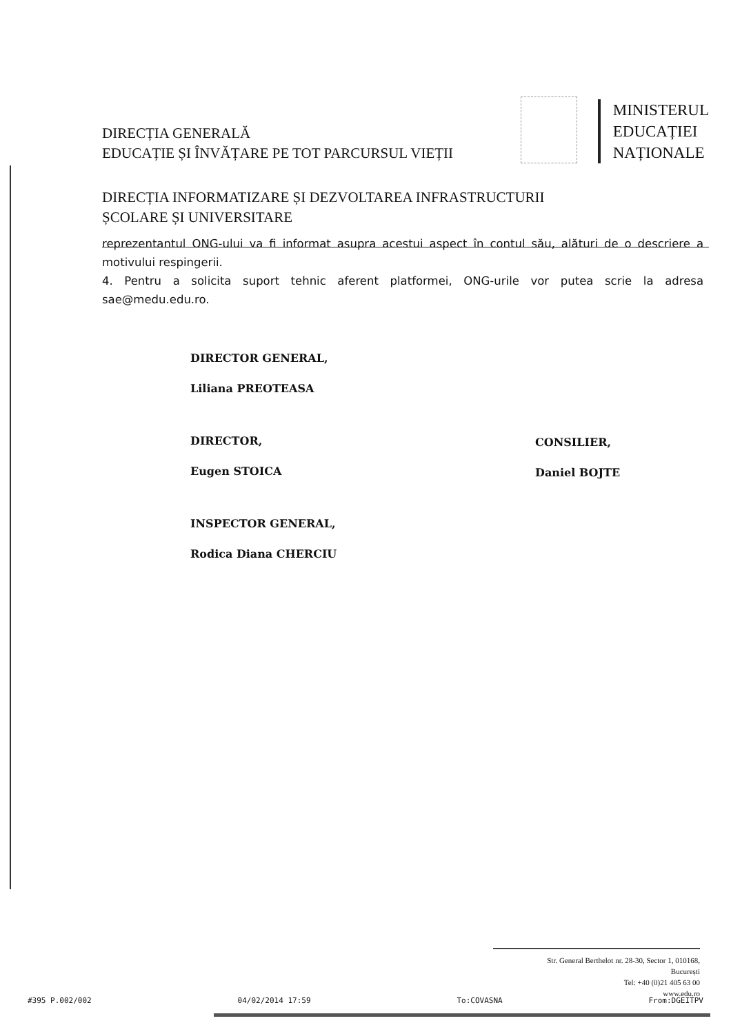DIRECȚIA GENERALĂ
EDUCAȚIE ȘI ÎNVĂȚARE PE TOT PARCURSUL VIEȚII
MINISTERUL
EDUCAȚIEI
NAȚIONALE
DIRECȚIA INFORMATIZARE ȘI DEZVOLTAREA INFRASTRUCTURII
ȘCOLARE ȘI UNIVERSITARE
reprezentantul ONG-ului va fi informat asupra acestui aspect în contul său, alături de o descriere a motivului respingerii.
4. Pentru a solicita suport tehnic aferent platformei, ONG-urile vor putea scrie la adresa sae@medu.edu.ro.
DIRECTOR GENERAL,
Liliana PREOTEASA
DIRECTOR,
Eugen STOICA
INSPECTOR GENERAL,
Rodica Diana CHERCIU
CONSILIER,
Daniel BOJTE
Str. General Berthelot nr. 28-30, Sector 1, 010168,
București
Tel: +40 (0)21 405 63 00
www.edu.ro
#395 P.002/002 04/02/2014 17:59 To:COVASNA From:DGEITPV